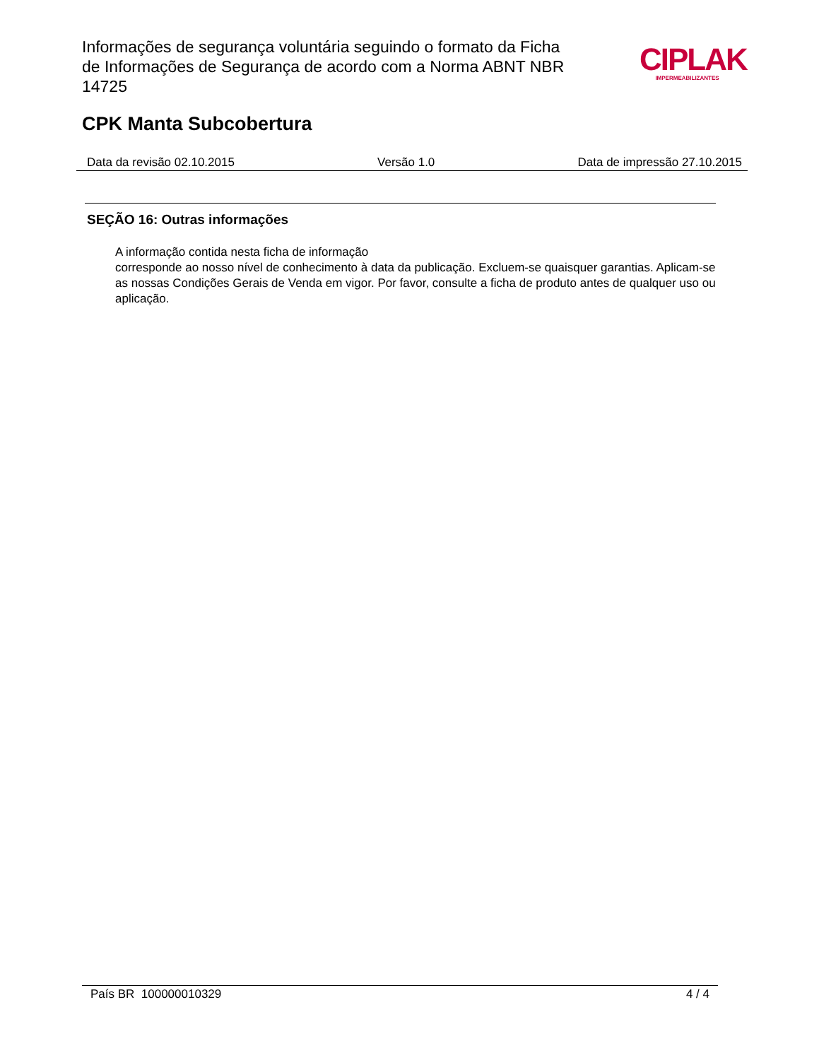Informações de segurança voluntária seguindo o formato da Ficha de Informações de Segurança de acordo com a Norma ABNT NBR 14725
CIPLAK
IMPERMEABILIZANTES
CPK Manta Subcobertura
Data da revisão 02.10.2015 Versão 1.0 Data de impressão 27.10.2015
SEÇÃO 16: Outras informações
A informação contida nesta ficha de informação
corresponde ao nosso nível de conhecimento à data da publicação. Excluem-se quaisquer garantias. Aplicam-se as nossas Condições Gerais de Venda em vigor. Por favor, consulte a ficha de produto antes de qualquer uso ou aplicação.
País BR 100000010329 4 / 4